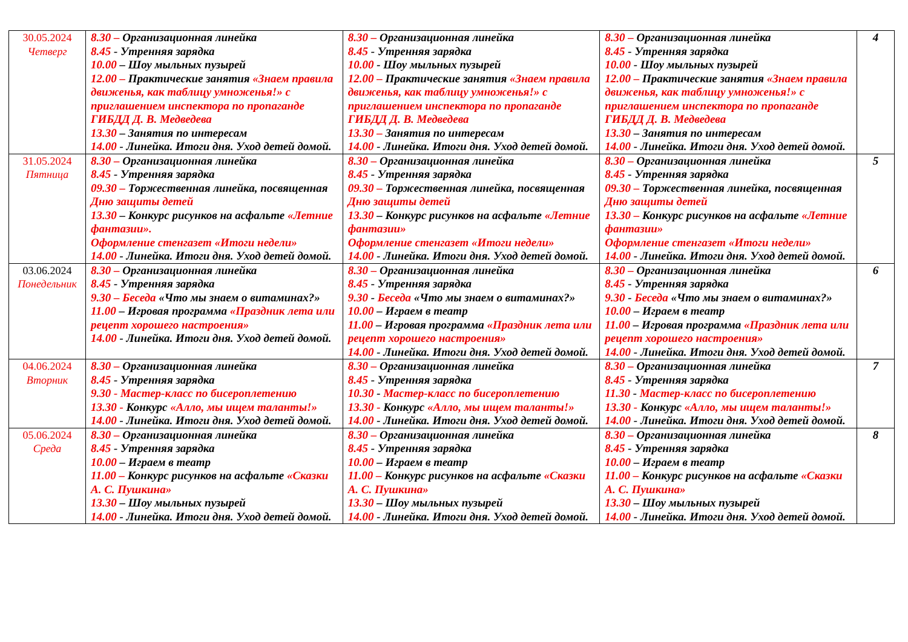| 30.05.2024 Четверг | 8.30 – Организационная линейка 8.45 - Утренняя зарядка 10.00 – Шоу мыльных пузырей 12.00 – Практические занятия «Знаем правила движенья, как таблицу умноженья!» с приглашением инспектора по пропаганде ГИБДД Д. В. Медведева 13.30 – Занятия по интересам 14.00 - Линейка. Итоги дня. Уход детей домой. | 8.30 – Организационная линейка 8.45 - Утренняя зарядка 10.00 - Шоу мыльных пузырей 12.00 – Практические занятия «Знаем правила движенья, как таблицу умноженья!» с приглашением инспектора по пропаганде ГИБДД Д. В. Медведева 13.30 – Занятия по интересам 14.00 - Линейка. Итоги дня. Уход детей домой. | 8.30 – Организационная линейка 8.45 - Утренняя зарядка 10.00 - Шоу мыльных пузырей 12.00 – Практические занятия «Знаем правила движенья, как таблицу умноженья!» с приглашением инспектора по пропаганде ГИБДД Д. В. Медведева 13.30 – Занятия по интересам 14.00 - Линейка. Итоги дня. Уход детей домой. | 4 |
| 31.05.2024 Пятница | 8.30 – Организационная линейка 8.45 - Утренняя зарядка 09.30 – Торжественная линейка, посвященная Дню защиты детей 13.30 – Конкурс рисунков на асфальте «Летние фантазии». Оформление стенгазет «Итоги недели» 14.00 - Линейка. Итоги дня. Уход детей домой. | 8.30 – Организационная линейка 8.45 - Утренняя зарядка 09.30 – Торжественная линейка, посвященная Дню защиты детей 13.30 – Конкурс рисунков на асфальте «Летние фантазии» Оформление стенгазет «Итоги недели» 14.00 - Линейка. Итоги дня. Уход детей домой. | 8.30 – Организационная линейка 8.45 - Утренняя зарядка 09.30 – Торжественная линейка, посвященная Дню защиты детей 13.30 – Конкурс рисунков на асфальте «Летние фантазии» Оформление стенгазет «Итоги недели» 14.00 - Линейка. Итоги дня. Уход детей домой. | 5 |
| 03.06.2024 Понедельник | 8.30 – Организационная линейка 8.45 - Утренняя зарядка 9.30 – Беседа «Что мы знаем о витаминах?» 11.00 – Игровая программа «Праздник лета или рецепт хорошего настроения» 14.00 - Линейка. Итоги дня. Уход детей домой. | 8.30 – Организационная линейка 8.45 - Утренняя зарядка 9.30 - Беседа «Что мы знаем о витаминах?» 10.00 – Играем в театр 11.00 – Игровая программа «Праздник лета или рецепт хорошего настроения» 14.00 - Линейка. Итоги дня. Уход детей домой. | 8.30 – Организационная линейка 8.45 - Утренняя зарядка 9.30 - Беседа «Что мы знаем о витаминах?» 10.00 – Играем в театр 11.00 – Игровая программа «Праздник лета или рецепт хорошего настроения» 14.00 - Линейка. Итоги дня. Уход детей домой. | 6 |
| 04.06.2024 Вторник | 8.30 – Организационная линейка 8.45 - Утренняя зарядка 9.30 - Мастер-класс по бисероплетению 13.30 - Конкурс «Алло, мы ищем таланты!» 14.00 - Линейка. Итоги дня. Уход детей домой. | 8.30 – Организационная линейка 8.45 - Утренняя зарядка 10.30 - Мастер-класс по бисероплетению 13.30 - Конкурс «Алло, мы ищем таланты!» 14.00 - Линейка. Итоги дня. Уход детей домой. | 8.30 – Организационная линейка 8.45 - Утренняя зарядка 11.30 - Мастер-класс по бисероплетению 13.30 - Конкурс «Алло, мы ищем таланты!» 14.00 - Линейка. Итоги дня. Уход детей домой. | 7 |
| 05.06.2024 Среда | 8.30 – Организационная линейка 8.45 - Утренняя зарядка 10.00 – Играем в театр 11.00 – Конкурс рисунков на асфальте «Сказки А. С. Пушкина» 13.30 – Шоу мыльных пузырей 14.00 - Линейка. Итоги дня. Уход детей домой. | 8.30 – Организационная линейка 8.45 - Утренняя зарядка 10.00 – Играем в театр 11.00 – Конкурс рисунков на асфальте «Сказки А. С. Пушкина» 13.30 – Шоу мыльных пузырей 14.00 - Линейка. Итоги дня. Уход детей домой. | 8.30 – Организационная линейка 8.45 - Утренняя зарядка 10.00 – Играем в театр 11.00 – Конкурс рисунков на асфальте «Сказки А. С. Пушкина» 13.30 – Шоу мыльных пузырей 14.00 - Линейка. Итоги дня. Уход детей домой. | 8 |